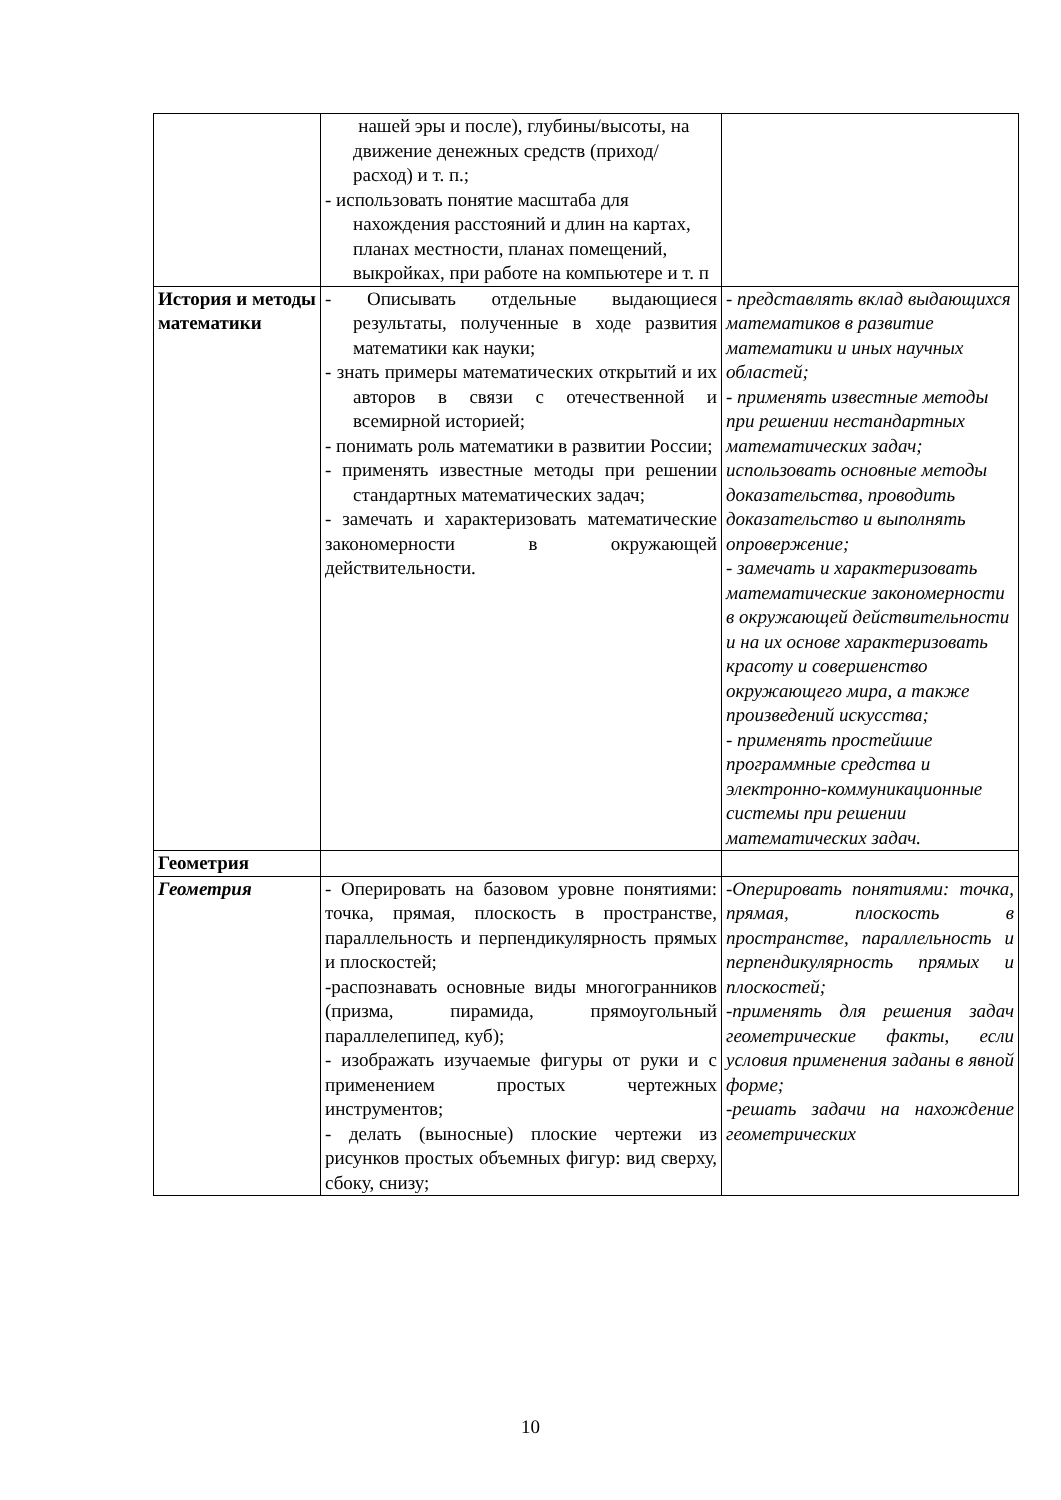| | нашей эры и после), глубины/высоты, на движение денежных средств (приход/расход) и т. п.; - использовать понятие масштаба для нахождения расстояний и длин на картах, планах местности, планах помещений, выкройках, при работе на компьютере и т. п | |
| История и методы математики | - Описывать отдельные выдающиеся результаты, полученные в ходе развития математики как науки; - знать примеры математических открытий и их авторов в связи с отечественной и всемирной историей; - понимать роль математики в развитии России; - применять известные методы при решении стандартных математических задач; - замечать и характеризовать математические закономерности в окружающей действительности. | - представлять вклад выдающихся математиков в развитие математики и иных научных областей; - применять известные методы при решении нестандартных математических задач; использовать основные методы доказательства, проводить доказательство и выполнять опровержение; - замечать и характеризовать математические закономерности в окружающей действительности и на их основе характеризовать красоту и совершенство окружающего мира, а также произведений искусства; - применять простейшие программные средства и электронно-коммуникационные системы при решении математических задач. |
| Геометрия | | |
| Геометрия | - Оперировать на базовом уровне понятиями: точка, прямая, плоскость в пространстве, параллельность и перпендикулярность прямых и плоскостей; -распознавать основные виды многогранников (призма, пирамида, прямоугольный параллелепипед, куб); - изображать изучаемые фигуры от руки и с применением простых чертежных инструментов; - делать (выносные) плоские чертежи из рисунков простых объемных фигур: вид сверху, сбоку, снизу; | -Оперировать понятиями: точка, прямая, плоскость в пространстве, параллельность и перпендикулярность прямых и плоскостей; -применять для решения задач геометрические факты, если условия применения заданы в явной форме; -решать задачи на нахождение геометрических |
10